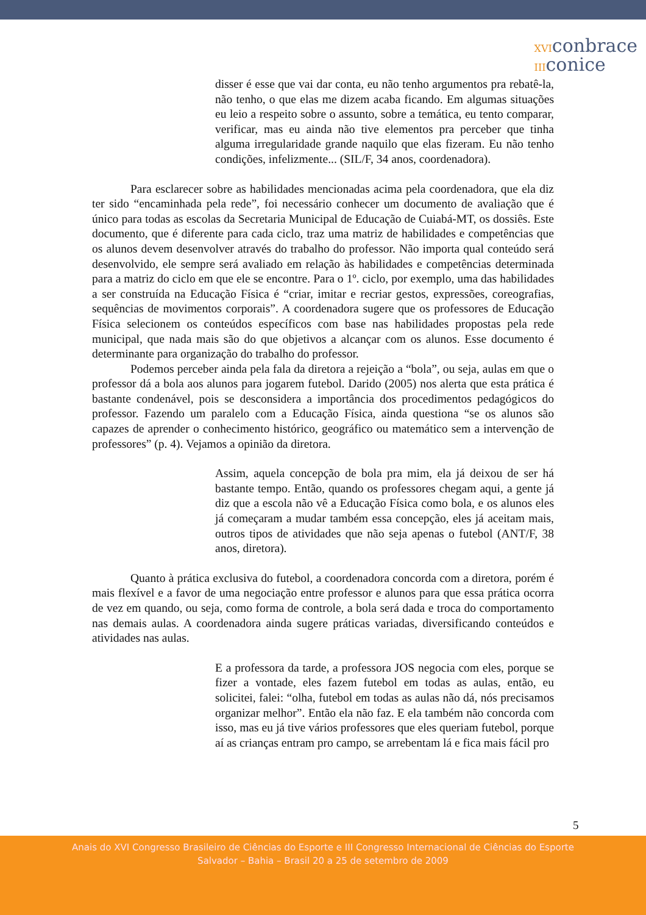XVIconbrace
IIIconice
disser é esse que vai dar conta, eu não tenho argumentos pra rebatê-la, não tenho, o que elas me dizem acaba ficando. Em algumas situações eu leio a respeito sobre o assunto, sobre a temática, eu tento comparar, verificar, mas eu ainda não tive elementos pra perceber que tinha alguma irregularidade grande naquilo que elas fizeram. Eu não tenho condições, infelizmente... (SIL/F, 34 anos, coordenadora).
Para esclarecer sobre as habilidades mencionadas acima pela coordenadora, que ela diz ter sido “encaminhada pela rede”, foi necessário conhecer um documento de avaliação que é único para todas as escolas da Secretaria Municipal de Educação de Cuiabá-MT, os dossiês. Este documento, que é diferente para cada ciclo, traz uma matriz de habilidades e competências que os alunos devem desenvolver através do trabalho do professor. Não importa qual conteúdo será desenvolvido, ele sempre será avaliado em relação às habilidades e competências determinada para a matriz do ciclo em que ele se encontre. Para o 1º. ciclo, por exemplo, uma das habilidades a ser construída na Educação Física é “criar, imitar e recriar gestos, expressões, coreografias, sequências de movimentos corporais”. A coordenadora sugere que os professores de Educação Física selecionem os conteúdos específicos com base nas habilidades propostas pela rede municipal, que nada mais são do que objetivos a alcançar com os alunos. Esse documento é determinante para organização do trabalho do professor.
Podemos perceber ainda pela fala da diretora a rejeição a “bola”, ou seja, aulas em que o professor dá a bola aos alunos para jogarem futebol. Darido (2005) nos alerta que esta prática é bastante condenável, pois se desconsidera a importância dos procedimentos pedagógicos do professor. Fazendo um paralelo com a Educação Física, ainda questiona “se os alunos são capazes de aprender o conhecimento histórico, geográfico ou matemático sem a intervenção de professores” (p. 4). Vejamos a opinião da diretora.
Assim, aquela concepção de bola pra mim, ela já deixou de ser há bastante tempo. Então, quando os professores chegam aqui, a gente já diz que a escola não vê a Educação Física como bola, e os alunos eles já começaram a mudar também essa concepção, eles já aceitam mais, outros tipos de atividades que não seja apenas o futebol (ANT/F, 38 anos, diretora).
Quanto à prática exclusiva do futebol, a coordenadora concorda com a diretora, porém é mais flexível e a favor de uma negociação entre professor e alunos para que essa prática ocorra de vez em quando, ou seja, como forma de controle, a bola será dada e troca do comportamento nas demais aulas. A coordenadora ainda sugere práticas variadas, diversificando conteúdos e atividades nas aulas.
E a professora da tarde, a professora JOS negocia com eles, porque se fizer a vontade, eles fazem futebol em todas as aulas, então, eu solicitei, falei: “olha, futebol em todas as aulas não dá, nós precisamos organizar melhor”. Então ela não faz. E ela também não concorda com isso, mas eu já tive vários professores que eles queriam futebol, porque aí as crianças entram pro campo, se arrebentam lá e fica mais fácil pro
5
Anais do XVI Congresso Brasileiro de Ciências do Esporte e III Congresso Internacional de Ciências do Esporte
Salvador – Bahia – Brasil 20 a 25 de setembro de 2009